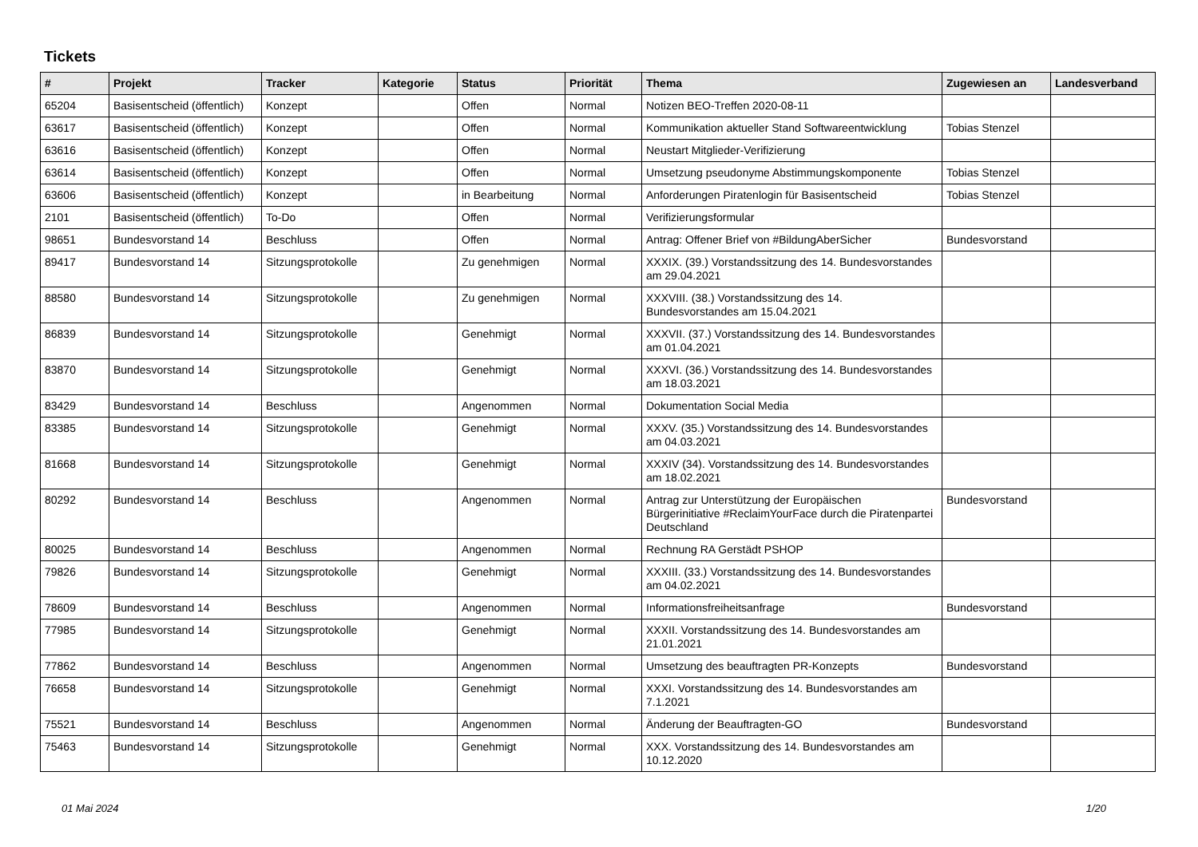Tickets
| # | Projekt | Tracker | Kategorie | Status | Priorität | Thema | Zugewiesen an | Landesverband |
| --- | --- | --- | --- | --- | --- | --- | --- | --- |
| 65204 | Basisentscheid (öffentlich) | Konzept | | Offen | Normal | Notizen BEO-Treffen 2020-08-11 | | |
| 63617 | Basisentscheid (öffentlich) | Konzept | | Offen | Normal | Kommunikation aktueller Stand Softwareentwicklung | Tobias Stenzel | |
| 63616 | Basisentscheid (öffentlich) | Konzept | | Offen | Normal | Neustart Mitglieder-Verifizierung | | |
| 63614 | Basisentscheid (öffentlich) | Konzept | | Offen | Normal | Umsetzung pseudonyme Abstimmungskomponente | Tobias Stenzel | |
| 63606 | Basisentscheid (öffentlich) | Konzept | | in Bearbeitung | Normal | Anforderungen Piratenlogin für Basisentscheid | Tobias Stenzel | |
| 2101 | Basisentscheid (öffentlich) | To-Do | | Offen | Normal | Verifizierungsformular | | |
| 98651 | Bundesvorstand 14 | Beschluss | | Offen | Normal | Antrag: Offener Brief von #BildungAberSicher | Bundesvorstand | |
| 89417 | Bundesvorstand 14 | Sitzungsprotokolle | | Zu genehmigen | Normal | XXXIX. (39.) Vorstandssitzung des 14. Bundesvorstandes am 29.04.2021 | | |
| 88580 | Bundesvorstand 14 | Sitzungsprotokolle | | Zu genehmigen | Normal | XXXVIII. (38.) Vorstandssitzung des 14. Bundesvorstandes am 15.04.2021 | | |
| 86839 | Bundesvorstand 14 | Sitzungsprotokolle | | Genehmigt | Normal | XXXVII. (37.) Vorstandssitzung des 14. Bundesvorstandes am 01.04.2021 | | |
| 83870 | Bundesvorstand 14 | Sitzungsprotokolle | | Genehmigt | Normal | XXXVI. (36.) Vorstandssitzung des 14. Bundesvorstandes am 18.03.2021 | | |
| 83429 | Bundesvorstand 14 | Beschluss | | Angenommen | Normal | Dokumentation Social Media | | |
| 83385 | Bundesvorstand 14 | Sitzungsprotokolle | | Genehmigt | Normal | XXXV. (35.) Vorstandssitzung des 14. Bundesvorstandes am 04.03.2021 | | |
| 81668 | Bundesvorstand 14 | Sitzungsprotokolle | | Genehmigt | Normal | XXXIV (34). Vorstandssitzung des 14. Bundesvorstandes am 18.02.2021 | | |
| 80292 | Bundesvorstand 14 | Beschluss | | Angenommen | Normal | Antrag zur Unterstützung der Europäischen Bürgerinitiative #ReclaimYourFace durch die Piratenpartei Deutschland | Bundesvorstand | |
| 80025 | Bundesvorstand 14 | Beschluss | | Angenommen | Normal | Rechnung RA Gerstädt PSHOP | | |
| 79826 | Bundesvorstand 14 | Sitzungsprotokolle | | Genehmigt | Normal | XXXIII. (33.) Vorstandssitzung des 14. Bundesvorstandes am 04.02.2021 | | |
| 78609 | Bundesvorstand 14 | Beschluss | | Angenommen | Normal | Informationsfreiheitsanfrage | Bundesvorstand | |
| 77985 | Bundesvorstand 14 | Sitzungsprotokolle | | Genehmigt | Normal | XXXII. Vorstandssitzung des 14. Bundesvorstandes am 21.01.2021 | | |
| 77862 | Bundesvorstand 14 | Beschluss | | Angenommen | Normal | Umsetzung des beauftragten PR-Konzepts | Bundesvorstand | |
| 76658 | Bundesvorstand 14 | Sitzungsprotokolle | | Genehmigt | Normal | XXXI. Vorstandssitzung des 14. Bundesvorstandes am 7.1.2021 | | |
| 75521 | Bundesvorstand 14 | Beschluss | | Angenommen | Normal | Änderung der Beauftragten-GO | Bundesvorstand | |
| 75463 | Bundesvorstand 14 | Sitzungsprotokolle | | Genehmigt | Normal | XXX. Vorstandssitzung des 14. Bundesvorstandes am 10.12.2020 | | |
01 Mai 2024 1/20